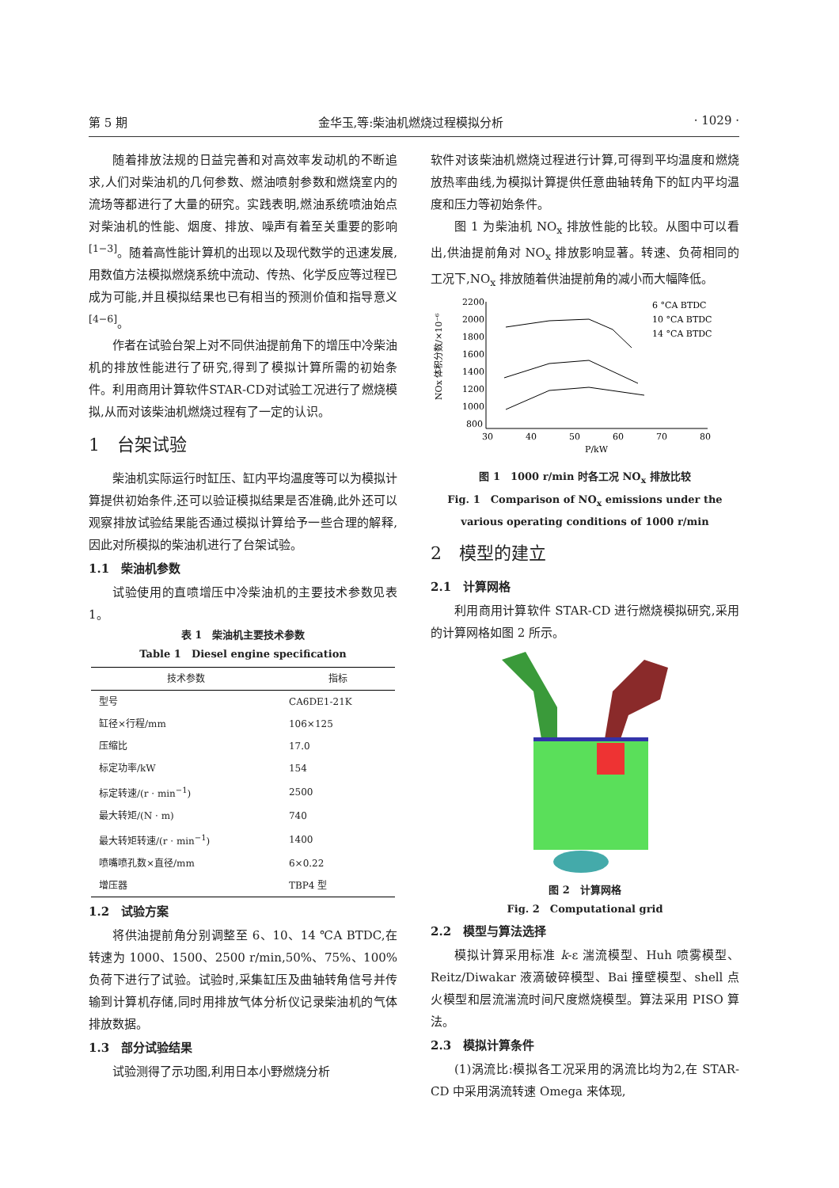第 5 期 金华玉,等:柴油机燃烧过程模拟分析 · 1029 ·
随着排放法规的日益完善和对高效率发动机的不断追求,人们对柴油机的几何参数、燃油喷射参数和燃烧室内的流场等都进行了大量的研究。实践表明,燃油系统喷油始点对柴油机的性能、烟度、排放、噪声有着至关重要的影响<sup>[1−3]</sup>。随着高性能计算机的出现以及现代数学的迅速发展,用数值方法模拟燃烧系统中流动、传热、化学反应等过程已成为可能,并且模拟结果也已有相当的预测价值和指导意义<sup>[4−6]</sup>。
作者在试验台架上对不同供油提前角下的增压中冷柴油机的排放性能进行了研究,得到了模拟计算所需的初始条件。利用商用计算软件STAR-CD对试验工况进行了燃烧模拟,从而对该柴油机燃烧过程有了一定的认识。
1　台架试验
柴油机实际运行时缸压、缸内平均温度等可以为模拟计算提供初始条件,还可以验证模拟结果是否准确,此外还可以观察排放试验结果能否通过模拟计算给予一些合理的解释,因此对所模拟的柴油机进行了台架试验。
1.1　柴油机参数
试验使用的直喷增压中冷柴油机的主要技术参数见表 1。
表 1　柴油机主要技术参数
Table 1　Diesel engine specification
| 技术参数 | 指标 |
| --- | --- |
| 型号 | CA6DE1-21K |
| 缸径×行程/mm | 106×125 |
| 压缩比 | 17.0 |
| 标定功率/kW | 154 |
| 标定转速/(r · min<sup>−1</sup>) | 2500 |
| 最大转矩/(N · m) | 740 |
| 最大转矩转速/(r · min<sup>−1</sup>) | 1400 |
| 喷嘴喷孔数×直径/mm | 6×0.22 |
| 增压器 | TBP4 型 |
1.2　试验方案
将供油提前角分别调整至 6、10、14 ℃A BTDC,在转速为 1000、1500、2500 r/min,50%、75%、100%负荷下进行了试验。试验时,采集缸压及曲轴转角信号并传输到计算机存储,同时用排放气体分析仪记录柴油机的气体排放数据。
1.3　部分试验结果
试验测得了示功图,利用日本小野燃烧分析
软件对该柴油机燃烧过程进行计算,可得到平均温度和燃烧放热率曲线,为模拟计算提供任意曲轴转角下的缸内平均温度和压力等初始条件。
图 1 为柴油机 NO<sub>x</sub> 排放性能的比较。从图中可以看出,供油提前角对 NO<sub>x</sub> 排放影响显著。转速、负荷相同的工况下,NO<sub>x</sub> 排放随着供油提前角的减小而大幅降低。
NOx 体积分数/×10⁻⁶
2200
2000
1800
1600
1400
1200
1000
800
30
40
50
60
70
80
P/kW
6 °CA BTDC
10 °CA BTDC
14 °CA BTDC
图 1　1000 r/min 时各工况 NO<sub>x</sub> 排放比较
Fig. 1　Comparison of NO<sub>x</sub> emissions under the various operating conditions of 1000 r/min
2　模型的建立
2.1　计算网格
利用商用计算软件 STAR-CD 进行燃烧模拟研究,采用的计算网格如图 2 所示。
图 2　计算网格
Fig. 2　Computational grid
2.2　模型与算法选择
模拟计算采用标准 k-ε 湍流模型、Huh 喷雾模型、Reitz/Diwakar 液滴破碎模型、Bai 撞壁模型、shell 点火模型和层流湍流时间尺度燃烧模型。算法采用 PISO 算法。
2.3　模拟计算条件
(1)涡流比:模拟各工况采用的涡流比均为2,在 STAR-CD 中采用涡流转速 Omega 来体现,